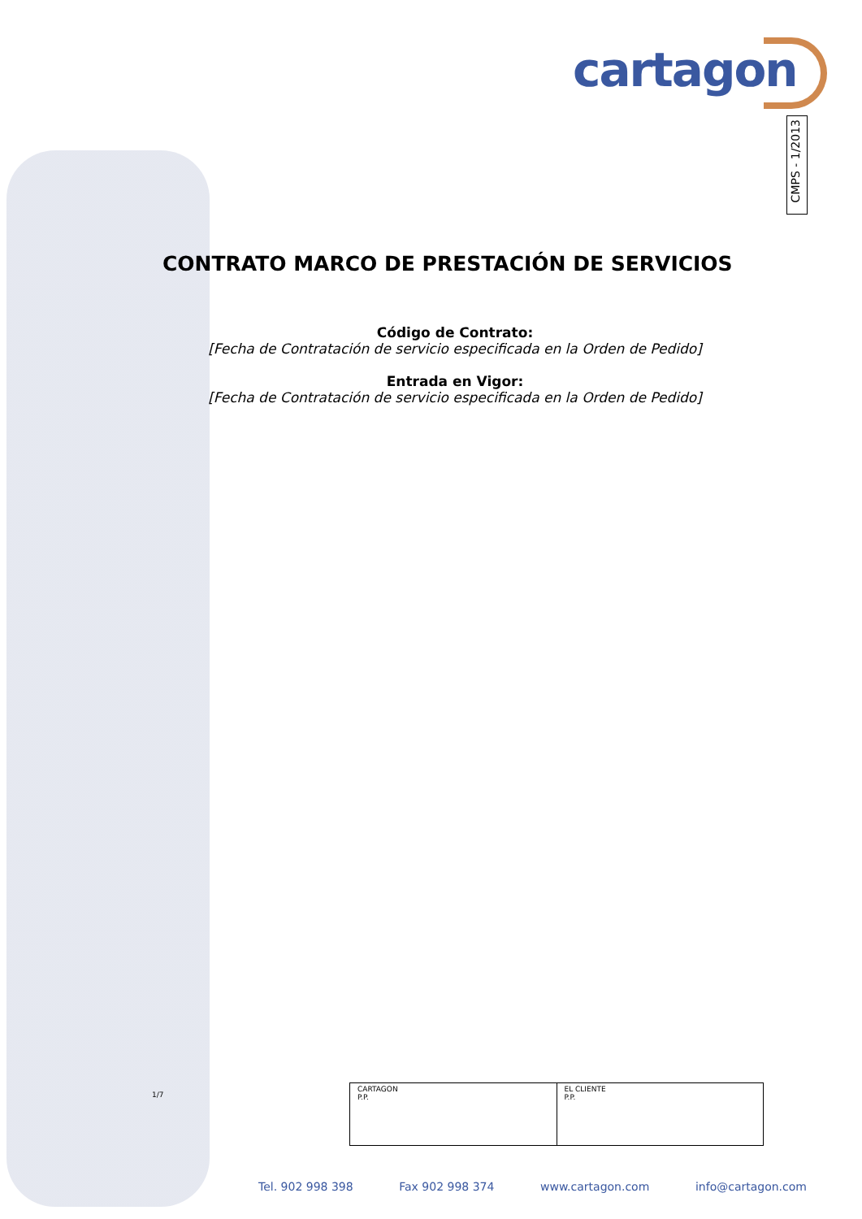cartagon
CMPS - 1/2013
CONTRATO MARCO DE PRESTACIÓN DE SERVICIOS
Código de Contrato:
[Fecha de Contratación de servicio especificada en la Orden de Pedido]
Entrada en Vigor:
[Fecha de Contratación de servicio especificada en la Orden de Pedido]
1/7
| CARTAGON P.P. | EL CLIENTE P.P. |
Tel. 902 998 398 Fax 902 998 374 www.cartagon.com info@cartagon.com